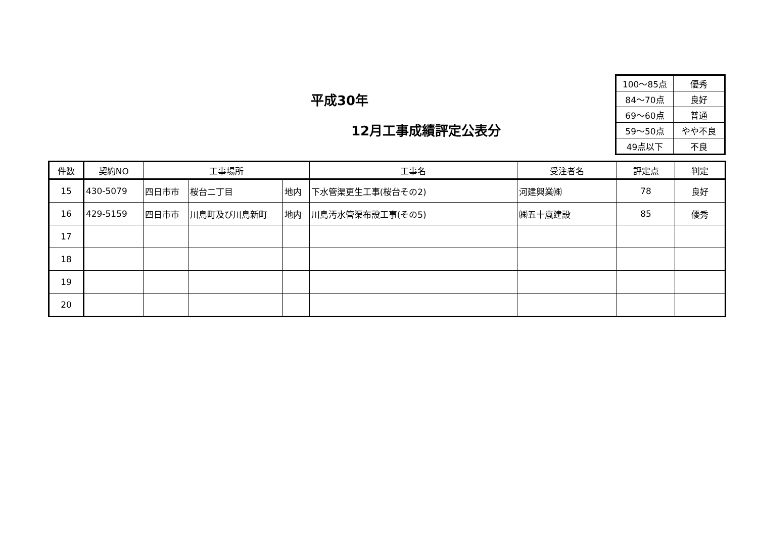平成30年
12月工事成績評定公表分
| 100～85点 | 優秀 |
| 84～70点 | 良好 |
| 69～60点 | 普通 |
| 59～50点 | やや不良 |
| 49点以下 | 不良 |
| 件数 | 契約NO | 工事場所 | | | 工事名 | 受注者名 | 評定点 | 判定 |
| --- | --- | --- | --- | --- | --- | --- | --- | --- |
| 15 | 430-5079 | 四日市市 | 桜台二丁目 | 地内 | 下水管渠更生工事(桜台その2) | 河建興業㈱ | 78 | 良好 |
| 16 | 429-5159 | 四日市市 | 川島町及び川島新町 | 地内 | 川島汚水管渠布設工事(その5) | ㈱五十嵐建設 | 85 | 優秀 |
| 17 | | | | | | | | |
| 18 | | | | | | | | |
| 19 | | | | | | | | |
| 20 | | | | | | | | |